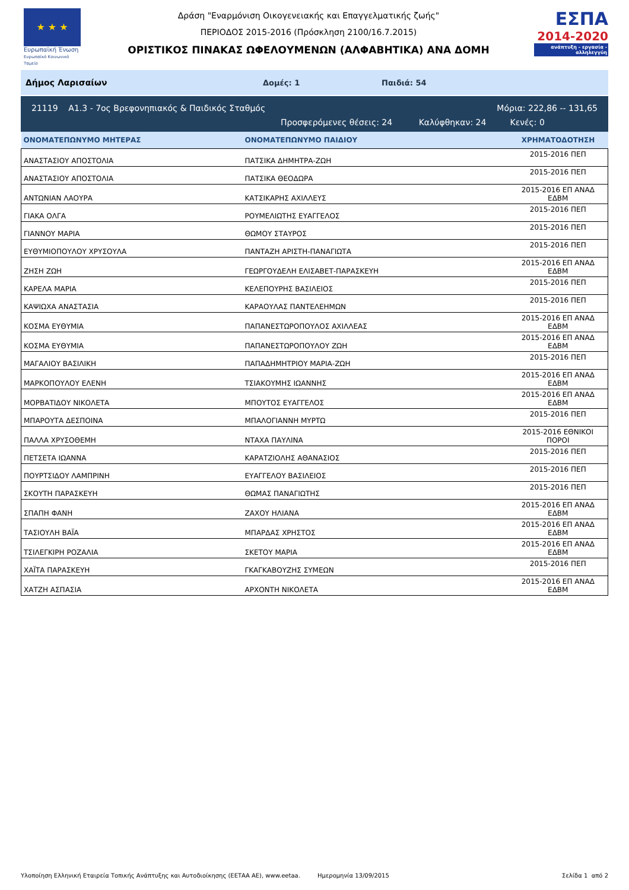★ ★ ★
Ευρωπαϊκή Ένωση
Ευρωπαϊκό Κοινωνικό Ταμείο
Δράση "Εναρμόνιση Οικογενειακής και Επαγγελματικής ζωής"
ΠΕΡΙΟΔΟΣ 2015-2016 (Πρόσκληση 2100/16.7.2015)
ΟΡΙΣΤΙΚΟΣ ΠΙΝΑΚΑΣ ΩΦΕΛΟΥΜΕΝΩΝ (ΑΛΦΑΒΗΤΙΚΑ) ΑΝΑ ΔΟΜΗ
ΕΣΠΑ
2014-2020
ανάπτυξη - εργασία - αλληλεγγύη
Δήμος Λαρισαίων Δομές: 1 Παιδιά: 54
21119 Α1.3 - 7ος Βρεφονηπιακός & Παιδικός Σταθμός Μόρια: 222,86 -- 131,65
Προσφερόμενες θέσεις: 24 Καλύφθηκαν: 24 Κενές: 0
| ΟΝΟΜΑΤΕΠΩΝΥΜΟ ΜΗΤΕΡΑΣ | ΟΝΟΜΑΤΕΠΩΝΥΜΟ ΠΑΙΔΙΟΥ | ΧΡΗΜΑΤΟΔΟΤΗΣΗ |
| --- | --- | --- |
| ΑΝΑΣΤΑΣΙΟΥ ΑΠΟΣΤΟΛΙΑ | ΠΑΤΣΙΚΑ ΔΗΜΗΤΡΑ-ΖΩΗ | 2015-2016 ΠΕΠ |
| ΑΝΑΣΤΑΣΙΟΥ ΑΠΟΣΤΟΛΙΑ | ΠΑΤΣΙΚΑ ΘΕΟΔΩΡΑ | 2015-2016 ΠΕΠ |
| ΑΝΤΩΝΙΑΝ ΛΑΟΥΡΑ | ΚΑΤΣΙΚΑΡΗΣ ΑΧΙΛΛΕΥΣ | 2015-2016 ΕΠ ΑΝΑΔ ΕΔΒΜ |
| ΓΙΑΚΑ ΟΛΓΑ | ΡΟΥΜΕΛΙΩΤΗΣ ΕΥΑΓΓΕΛΟΣ | 2015-2016 ΠΕΠ |
| ΓΙΑΝΝΟΥ ΜΑΡΙΑ | ΘΩΜΟΥ ΣΤΑΥΡΟΣ | 2015-2016 ΠΕΠ |
| ΕΥΘΥΜΙΟΠΟΥΛΟΥ ΧΡΥΣΟΥΛΑ | ΠΑΝΤΑΖΗ ΑΡΙΣΤΗ-ΠΑΝΑΓΙΩΤΑ | 2015-2016 ΠΕΠ |
| ΖΗΣΗ ΖΩΗ | ΓΕΩΡΓΟΥΔΕΛΗ ΕΛΙΣΑΒΕΤ-ΠΑΡΑΣΚΕΥΗ | 2015-2016 ΕΠ ΑΝΑΔ ΕΔΒΜ |
| ΚΑΡΕΛΑ ΜΑΡΙΑ | ΚΕΛΕΠΟΥΡΗΣ ΒΑΣΙΛΕΙΟΣ | 2015-2016 ΠΕΠ |
| ΚΑΨΙΩΧΑ ΑΝΑΣΤΑΣΙΑ | ΚΑΡΑΟΥΛΑΣ ΠΑΝΤΕΛΕΗΜΩΝ | 2015-2016 ΠΕΠ |
| ΚΟΣΜΑ ΕΥΘΥΜΙΑ | ΠΑΠΑΝΕΣΤΩΡΟΠΟΥΛΟΣ ΑΧΙΛΛΕΑΣ | 2015-2016 ΕΠ ΑΝΑΔ ΕΔΒΜ |
| ΚΟΣΜΑ ΕΥΘΥΜΙΑ | ΠΑΠΑΝΕΣΤΩΡΟΠΟΥΛΟΥ ΖΩΗ | 2015-2016 ΕΠ ΑΝΑΔ ΕΔΒΜ |
| ΜΑΓΑΛΙΟΥ ΒΑΣΙΛΙΚΗ | ΠΑΠΑΔΗΜΗΤΡΙΟΥ ΜΑΡΙΑ-ΖΩΗ | 2015-2016 ΠΕΠ |
| ΜΑΡΚΟΠΟΥΛΟΥ ΕΛΕΝΗ | ΤΣΙΑΚΟΥΜΗΣ ΙΩΑΝΝΗΣ | 2015-2016 ΕΠ ΑΝΑΔ ΕΔΒΜ |
| ΜΟΡΒΑΤΙΔΟΥ ΝΙΚΟΛΕΤΑ | ΜΠΟΥΤΟΣ ΕΥΑΓΓΕΛΟΣ | 2015-2016 ΕΠ ΑΝΑΔ ΕΔΒΜ |
| ΜΠΑΡΟΥΤΑ ΔΕΣΠΟΙΝΑ | ΜΠΑΛΟΓΙΑΝΝΗ ΜΥΡΤΩ | 2015-2016 ΠΕΠ |
| ΠΑΛΛΑ ΧΡΥΣΟΘΕΜΗ | ΝΤΑΧΑ ΠΑΥΛΙΝΑ | 2015-2016 ΕΘΝΙΚΟΙ ΠΟΡΟΙ |
| ΠΕΤΣΕΤΑ ΙΩΑΝΝΑ | ΚΑΡΑΤΖΙΟΛΗΣ ΑΘΑΝΑΣΙΟΣ | 2015-2016 ΠΕΠ |
| ΠΟΥΡΤΣΙΔΟΥ ΛΑΜΠΡΙΝΗ | ΕΥΑΓΓΕΛΟΥ ΒΑΣΙΛΕΙΟΣ | 2015-2016 ΠΕΠ |
| ΣΚΟΥΤΗ ΠΑΡΑΣΚΕΥΗ | ΘΩΜΑΣ ΠΑΝΑΓΙΩΤΗΣ | 2015-2016 ΠΕΠ |
| ΣΠΑΠΗ ΦΑΝΗ | ΖΑΧΟΥ ΗΛΙΑΝΑ | 2015-2016 ΕΠ ΑΝΑΔ ΕΔΒΜ |
| ΤΑΣΙΟΥΛΗ ΒΑΪΑ | ΜΠΑΡΔΑΣ ΧΡΗΣΤΟΣ | 2015-2016 ΕΠ ΑΝΑΔ ΕΔΒΜ |
| ΤΣΙΛΕΓΚΙΡΗ ΡΟΖΑΛΙΑ | ΣΚΕΤΟΥ ΜΑΡΙΑ | 2015-2016 ΕΠ ΑΝΑΔ ΕΔΒΜ |
| ΧΑΪΤΑ ΠΑΡΑΣΚΕΥΗ | ΓΚΑΓΚΑΒΟΥΖΗΣ ΣΥΜΕΩΝ | 2015-2016 ΠΕΠ |
| ΧΑΤΖΗ ΑΣΠΑΣΙΑ | ΑΡΧΟΝΤΗ ΝΙΚΟΛΕΤΑ | 2015-2016 ΕΠ ΑΝΑΔ ΕΔΒΜ |
Υλοποίηση Ελληνική Εταιρεία Τοπικής Ανάπτυξης και Αυτοδιοίκησης (ΕΕΤΑΑ ΑΕ), www.eetaa. Ημερομηνία 13/09/2015 Σελίδα 1 από 2